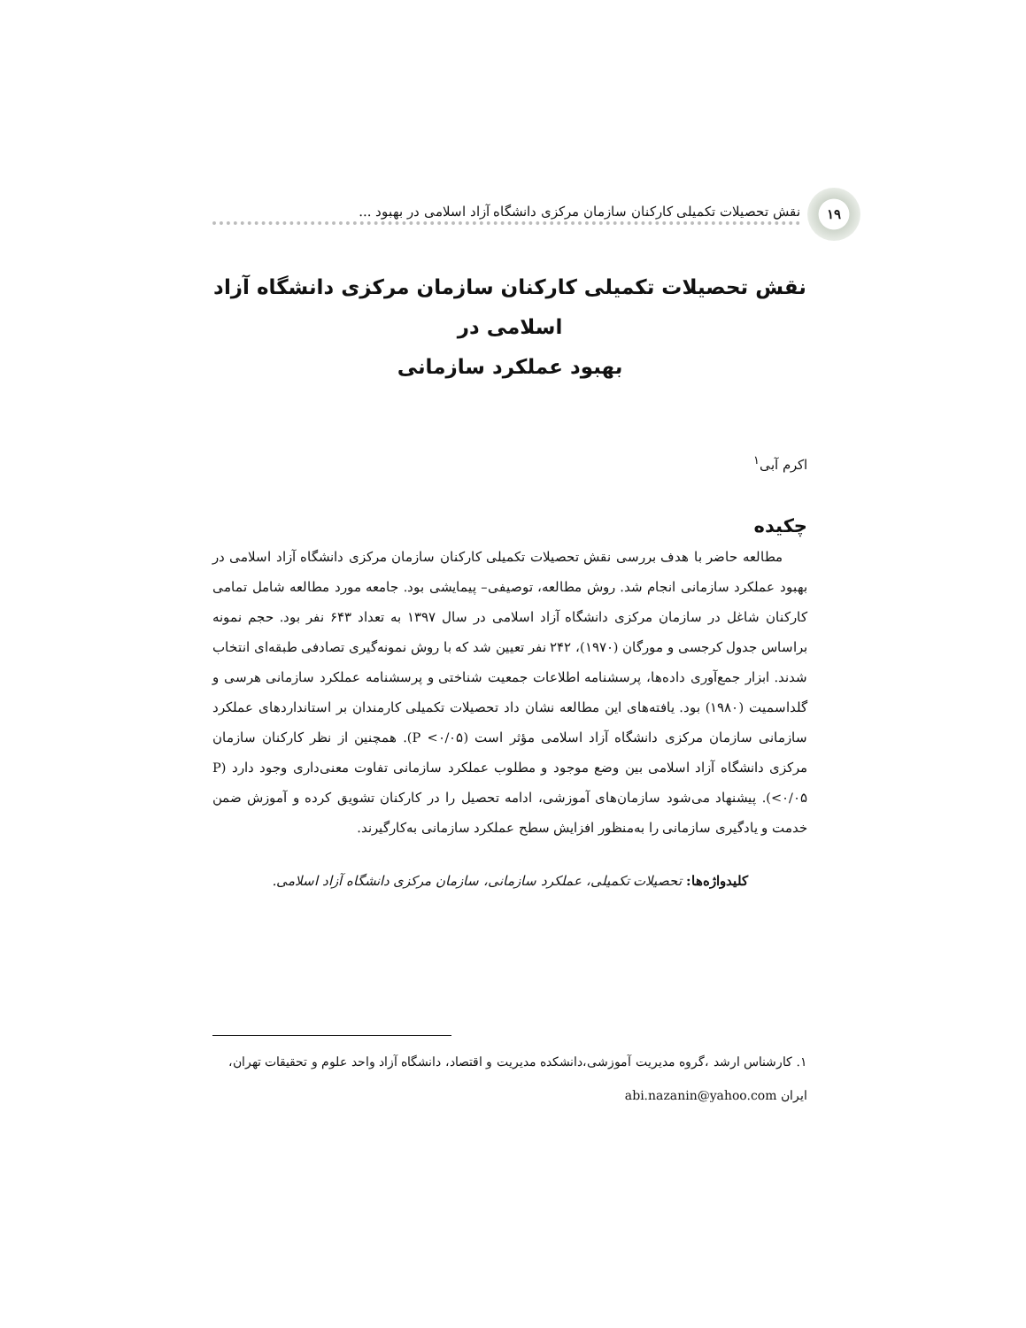۱۹
نقش تحصیلات تکمیلی کارکنان سازمان مرکزی دانشگاه آزاد اسلامی در بهبود ...
نقش تحصیلات تکمیلی کارکنان سازمان مرکزی دانشگاه آزاد اسلامی در
بهبود عملکرد سازمانی
اکرم آبی<sup>۱</sup>
چکیده
مطالعه حاضر با هدف بررسی نقش تحصیلات تکمیلی کارکنان سازمان مرکزی دانشگاه آزاد اسلامی در بهبود عملکرد سازمانی انجام شد. روش مطالعه، توصیفی– پیمایشی بود. جامعه مورد مطالعه شامل تمامی کارکنان شاغل در سازمان مرکزی دانشگاه آزاد اسلامی در سال ۱۳۹۷ به تعداد ۶۴۳ نفر بود. حجم نمونه براساس جدول کرجسی و مورگان (۱۹۷۰)، ۲۴۲ نفر تعیین شد که با روش نمونه‌گیری تصادفی طبقه‌ای انتخاب شدند. ابزار جمع‌آوری داده‌ها، پرسشنامه اطلاعات جمعیت شناختی و پرسشنامه عملکرد سازمانی هرسی و گلداسمیت (۱۹۸۰) بود. یافته‌های این مطالعه نشان داد تحصیلات تکمیلی کارمندان بر استانداردهای عملکرد سازمانی سازمان مرکزی دانشگاه آزاد اسلامی مؤثر است (P <۰/۰۵). همچنین از نظر کارکنان سازمان مرکزی دانشگاه آزاد اسلامی بین وضع موجود و مطلوب عملکرد سازمانی تفاوت معنی‌داری وجود دارد (P <۰/۰۵). پیشنهاد می‌شود سازمان‌های آموزشی، ادامه تحصیل را در کارکنان تشویق کرده و آموزش ضمن خدمت و یادگیری سازمانی را به‌منظور افزایش سطح عملکرد سازمانی به‌کارگیرند.
کلیدواژه‌ها: تحصیلات تکمیلی، عملکرد سازمانی، سازمان مرکزی دانشگاه آزاد اسلامی.
۱. کارشناس ارشد ،گروه مدیریت آموزشی،دانشکده مدیریت و اقتصاد، دانشگاه آزاد واحد علوم و تحقیقات تهران، ایران abi.nazanin@yahoo.com